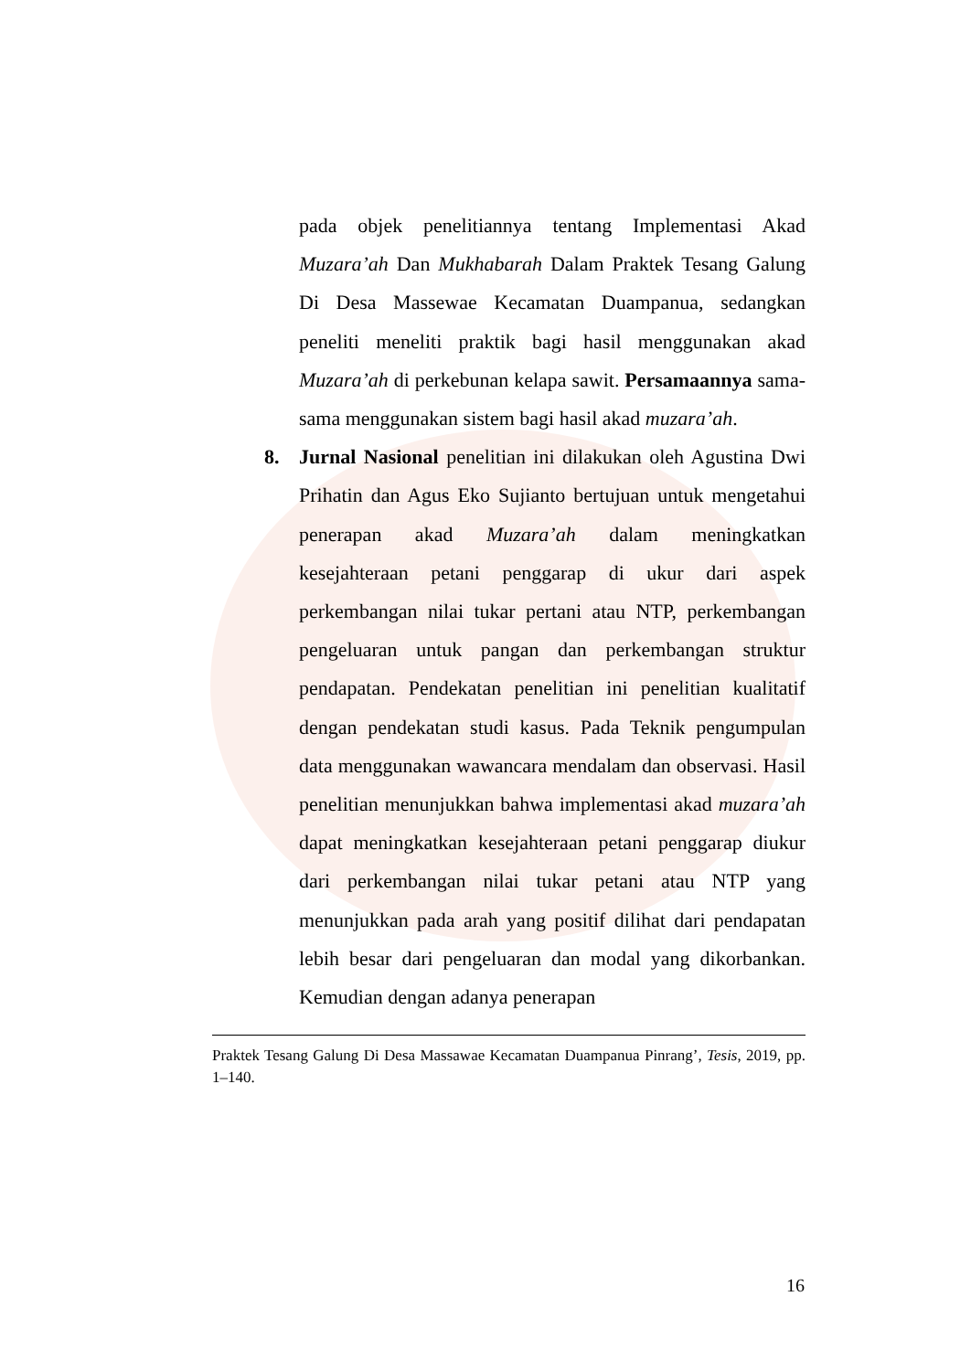pada objek penelitiannya tentang Implementasi Akad Muzara’ah Dan Mukhabarah Dalam Praktek Tesang Galung Di Desa Massewae Kecamatan Duampanua, sedangkan peneliti meneliti praktik bagi hasil menggunakan akad Muzara’ah di perkebunan kelapa sawit. Persamaannya sama-sama menggunakan sistem bagi hasil akad muzara’ah.
8. Jurnal Nasional penelitian ini dilakukan oleh Agustina Dwi Prihatin dan Agus Eko Sujianto bertujuan untuk mengetahui penerapan akad Muzara’ah dalam meningkatkan kesejahteraan petani penggarap di ukur dari aspek perkembangan nilai tukar pertani atau NTP, perkembangan pengeluaran untuk pangan dan perkembangan struktur pendapatan. Pendekatan penelitian ini penelitian kualitatif dengan pendekatan studi kasus. Pada Teknik pengumpulan data menggunakan wawancara mendalam dan observasi. Hasil penelitian menunjukkan bahwa implementasi akad muzara’ah dapat meningkatkan kesejahteraan petani penggarap diukur dari perkembangan nilai tukar petani atau NTP yang menunjukkan pada arah yang positif dilihat dari pendapatan lebih besar dari pengeluaran dan modal yang dikorbankan. Kemudian dengan adanya penerapan
Praktek Tesang Galung Di Desa Massawae Kecamatan Duampanua Pinrang’, Tesis, 2019, pp. 1–140.
16